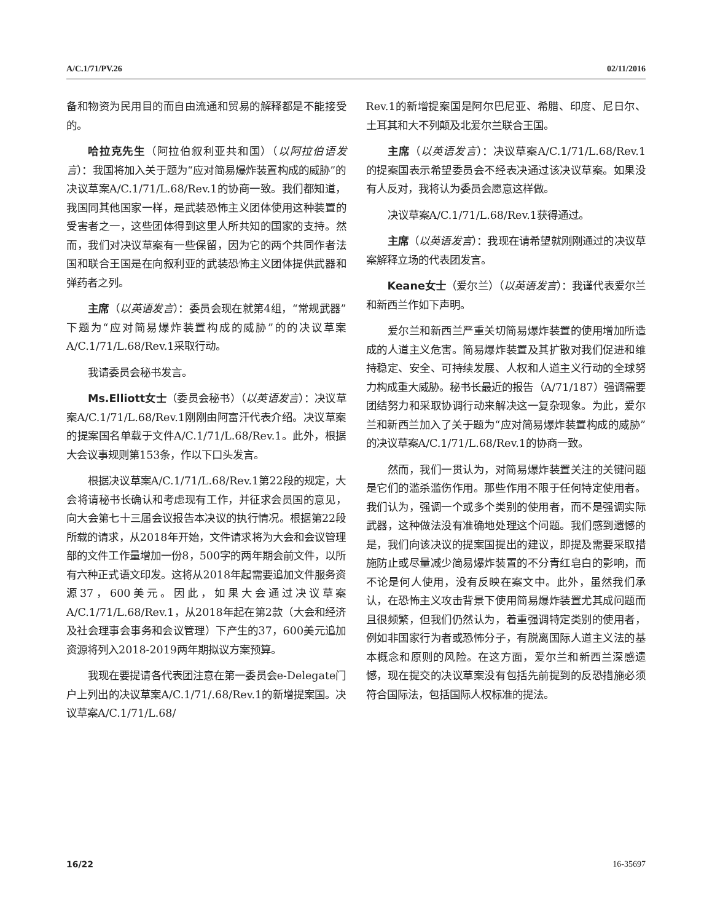A/C.1/71/PV.26 02/11/2016
备和物资为民用目的而自由流通和贸易的解释都是不能接受的。
哈拉克先生（阿拉伯叙利亚共和国）（以阿拉伯语发言）：我国将加入关于题为“应对简易爆炸装置构成的威胁”的决议草案A/C.1/71/L.68/Rev.1的协商一致。我们都知道，我国同其他国家一样，是武装恐怖主义团体使用这种装置的受害者之一，这些团体得到这里人所共知的国家的支持。然而，我们对决议草案有一些保留，因为它的两个共同作者法国和联合王国是在向叙利亚的武装恐怖主义团体提供武器和弹药者之列。
主席（以英语发言）：委员会现在就第4组，“常规武器”下题为“应对简易爆炸装置构成的威胁”的的决议草案A/C.1/71/L.68/Rev.1采取行动。
我请委员会秘书发言。
Ms.Elliott女士（委员会秘书）（以英语发言）：决议草案A/C.1/71/L.68/Rev.1刚刚由阿富汗代表介绍。决议草案的提案国名单载于文件A/C.1/71/L.68/Rev.1。此外，根据大会议事规则第153条，作以下口头发言。
根据决议草案A/C.1/71/L.68/Rev.1第22段的规定，大会将请秘书长确认和考虑现有工作，并征求会员国的意见，向大会第七十三届会议报告本决议的执行情况。根据第22段所载的请求，从2018年开始，文件请求将为大会和会议管理部的文件工作量增加一份8，500字的两年期会前文件，以所有六种正式语文印发。这将从2018年起需要追加文件服务资源37，600美元。因此，如果大会通过决议草案A/C.1/71/L.68/Rev.1，从2018年起在第2款（大会和经济及社会理事会事务和会议管理）下产生的37，600美元追加资源将列入2018-2019两年期拟议方案预算。
我现在要提请各代表团注意在第一委员会e-Delegate门户上列出的决议草案A/C.1/71/.68/Rev.1的新增提案国。决议草案A/C.1/71/L.68/
Rev.1的新增提案国是阿尔巴尼亚、希腊、印度、尼日尔、土耳其和大不列颠及北爱尔兰联合王国。
主席（以英语发言）：决议草案A/C.1/71/L.68/Rev.1的提案国表示希望委员会不经表决通过该决议草案。如果没有人反对，我将认为委员会愿意这样做。
决议草案A/C.1/71/L.68/Rev.1获得通过。
主席（以英语发言）：我现在请希望就刚刚通过的决议草案解释立场的代表团发言。
Keane女士（爱尔兰）（以英语发言）：我谨代表爱尔兰和新西兰作如下声明。
爱尔兰和新西兰严重关切简易爆炸装置的使用增加所造成的人道主义危害。简易爆炸装置及其扩散对我们促进和维持稳定、安全、可持续发展、人权和人道主义行动的全球努力构成重大威胁。秘书长最近的报告（A/71/187）强调需要团结努力和采取协调行动来解决这一复杂现象。为此，爱尔兰和新西兰加入了关于题为“应对简易爆炸装置构成的威胁”的决议草案A/C.1/71/L.68/Rev.1的协商一致。
然而，我们一贯认为，对简易爆炸装置关注的关键问题是它们的滥杀滥伤作用。那些作用不限于任何特定使用者。我们认为，强调一个或多个类别的使用者，而不是强调实际武器，这种做法没有准确地处理这个问题。我们感到遗憾的是，我们向该决议的提案国提出的建议，即提及需要采取措施防止或尽量减少简易爆炸装置的不分青红皂白的影响，而不论是何人使用，没有反映在案文中。此外，虽然我们承认，在恐怖主义攻击背景下使用简易爆炸装置尤其成问题而且很频繁，但我们仍然认为，着重强调特定类别的使用者，例如非国家行为者或恐怖分子，有脱离国际人道主义法的基本概念和原则的风险。在这方面，爱尔兰和新西兰深感遗憾，现在提交的决议草案没有包括先前提到的反恐措施必须符合国际法，包括国际人权标准的提法。
16/22 16-35697